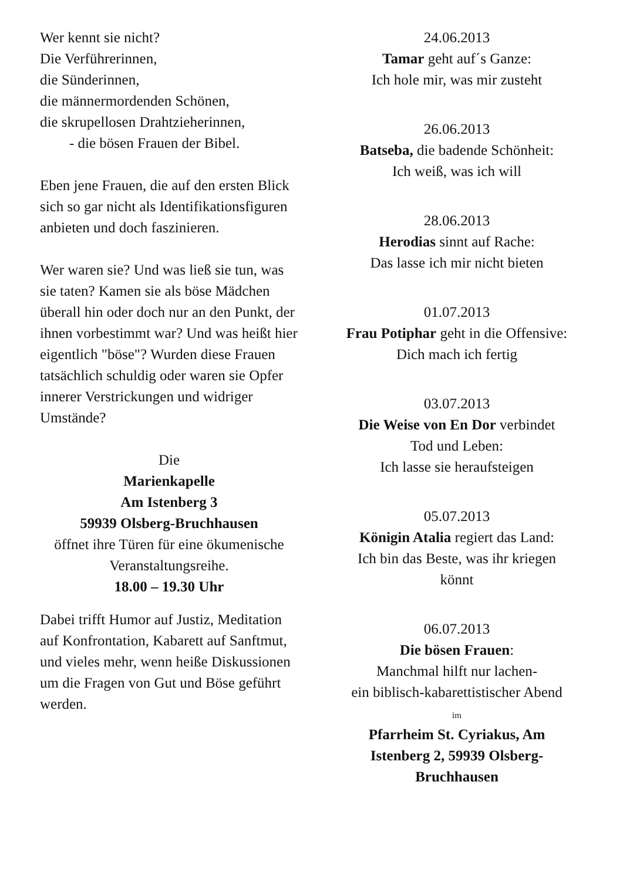Wer kennt sie nicht?
Die Verführerinnen,
die Sünderinnen,
die männermordenden Schönen,
die skrupellosen Drahtzieherinnen,
- die bösen Frauen der Bibel.
Eben jene Frauen, die auf den ersten Blick sich so gar nicht als Identifikationsfiguren anbieten und doch faszinieren.
Wer waren sie? Und was ließ sie tun, was sie taten? Kamen sie als böse Mädchen überall hin oder doch nur an den Punkt, der ihnen vorbestimmt war? Und was heißt hier eigentlich "böse"? Wurden diese Frauen tatsächlich schuldig oder waren sie Opfer innerer Verstrickungen und widriger Umstände?
Die
Marienkapelle
Am Istenberg 3
59939 Olsberg-Bruchhausen
öffnet ihre Türen für eine ökumenische Veranstaltungsreihe.
18.00 – 19.30 Uhr
Dabei trifft Humor auf Justiz, Meditation auf Konfrontation, Kabarett auf Sanftmut, und vieles mehr, wenn heiße Diskussionen um die Fragen von Gut und Böse geführt werden.
24.06.2013
Tamar geht auf´s Ganze:
Ich hole mir, was mir zusteht
26.06.2013
Batseba, die badende Schönheit:
Ich weiß, was ich will
28.06.2013
Herodias sinnt auf Rache:
Das lasse ich mir nicht bieten
01.07.2013
Frau Potiphar geht in die Offensive:
Dich mach ich fertig
03.07.2013
Die Weise von En Dor verbindet
Tod und Leben:
Ich lasse sie heraufsteigen
05.07.2013
Königin Atalia regiert das Land:
Ich bin das Beste, was ihr kriegen
könnt
06.07.2013
Die bösen Frauen:
Manchmal hilft nur lachen-
ein biblisch-kabarettistischer Abend
im
Pfarrheim St. Cyriakus, Am
Istenberg 2, 59939 Olsberg-
Bruchhausen